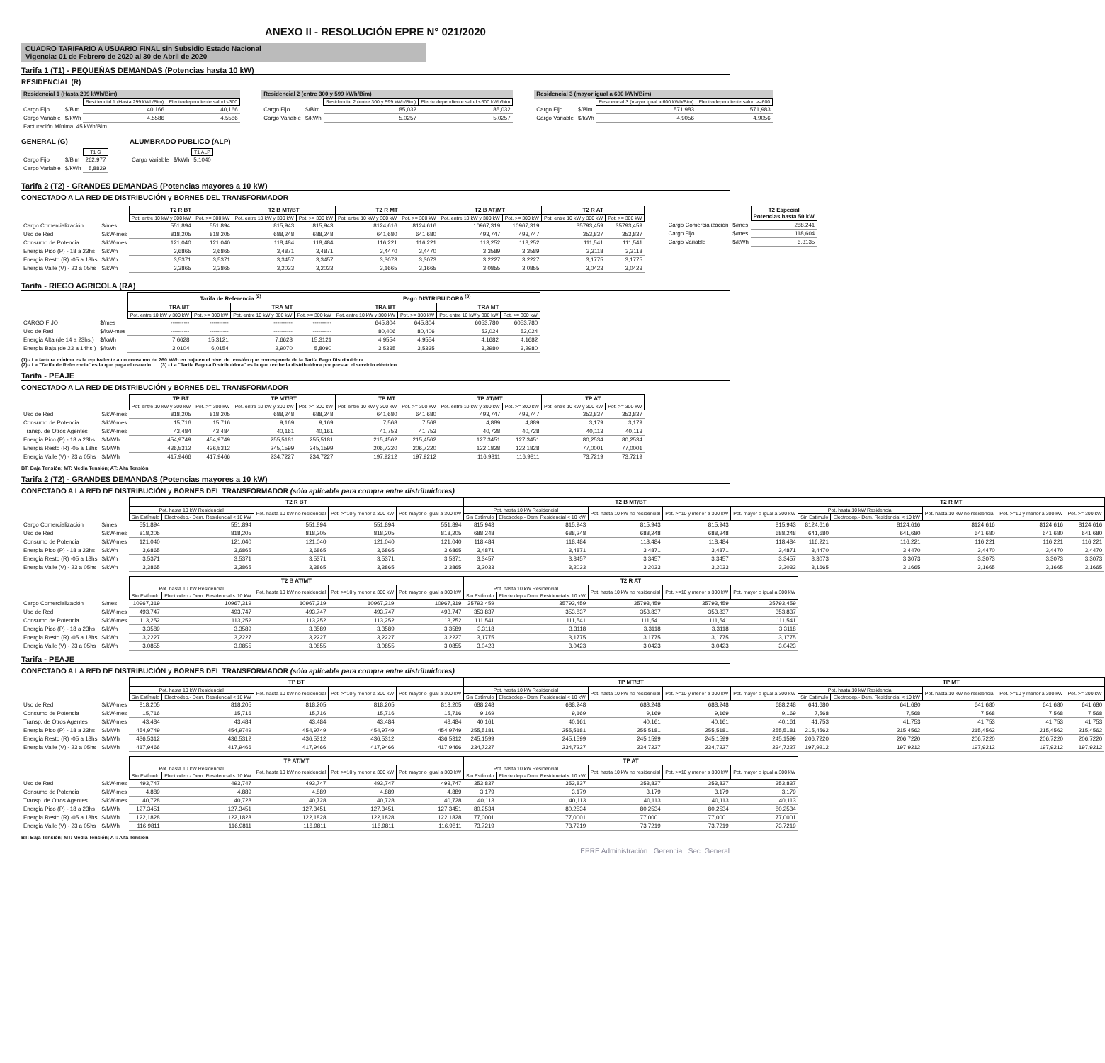ANEXO II - RESOLUCIÓN EPRE N° 021/2020
CUADRO TARIFARIO A USUARIO FINAL sin Subsidio Estado Nacional
Vigencia: 01 de Febrero de 2020 al 30 de Abril de 2020
Tarifa 1 (T1) - PEQUEÑAS DEMANDAS (Potencias hasta 10 kW)
RESIDENCIAL (R)
| Residencial 1 (Hasta 299 kWh/Bim) | | | |
| | | Residencial 1 (Hasta 299 kWh/Bim) | Electrodependiente salud <300 |
| Cargo Fijo | $/Bim | 40,166 | 40,166 |
| Cargo Variable | $/kWh | 4,5586 | 4,5586 |
| Facturación Mínima: 45 kWh/Bim | | | |
| Residencial 2 (entre 300 y 599 kWh/Bim) | | | |
| | | Residencial 2 (entre 300 y 599 kWh/Bim) | Electrodependiente salud <600 kWh/bim |
| Cargo Fijo | $/Bim | 85,032 | 85,032 |
| Cargo Variable | $/kWh | 5,0257 | 5,0257 |
| Residencial 3 (mayor igual a 600 kWh/Bim) | | | |
| | | Residencial 3 (mayor igual a 600 kWh/Bim) | Electrodependiente salud >=600 |
| Cargo Fijo | $/Bim | 571,983 | 571,983 |
| Cargo Variable | $/kWh | 4,9056 | 4,9056 |
GENERAL (G)
| | | T1 G |
| Cargo Fijo | $/Bim | 262,977 |
| Cargo Variable | $/kWh | 5,8829 |
ALUMBRADO PUBLICO (ALP)
| | | T1 ALP |
| Cargo Variable | $/kWh | 5,1040 |
Tarifa 2 (T2) - GRANDES DEMANDAS (Potencias mayores a 10 kW)
CONECTADO A LA RED DE DISTRIBUCIÓN y BORNES DEL TRANSFORMADOR
| | | T2 R BT | | T2 B MT/BT | | T2 R MT | | T2 B AT/MT | | T2 R AT | |
| | | Pot. entre 10 kW y 300 kW | Pot. >= 300 kW | Pot. entre 10 kW y 300 kW | Pot. >= 300 kW | Pot. entre 10 kW y 300 kW | Pot. >= 300 kW | Pot. entre 10 kW y 300 kW | Pot. >= 300 kW | Pot. entre 10 kW y 300 kW | Pot. >= 300 kW |
| Cargo Comercialización | $/mes | 551,894 | 551,894 | 815,943 | 815,943 | 8124,616 | 8124,616 | 10967,319 | 10967,319 | 35793,459 | 35793,459 |
| Uso de Red | $/kW-mes | 818,205 | 818,205 | 688,248 | 688,248 | 641,680 | 641,680 | 493,747 | 493,747 | 353,837 | 353,837 |
| Consumo de Potencia | $/kW-mes | 121,040 | 121,040 | 118,484 | 118,484 | 116,221 | 116,221 | 113,252 | 113,252 | 111,541 | 111,541 |
| Energía Pico (P) - 18 a 23hs | $/kWh | 3,6865 | 3,6865 | 3,4871 | 3,4871 | 3,4470 | 3,4470 | 3,3589 | 3,3589 | 3,3118 | 3,3118 |
| Energía Resto (R) -05 a 18hs | $/kWh | 3,5371 | 3,5371 | 3,3457 | 3,3457 | 3,3073 | 3,3073 | 3,2227 | 3,2227 | 3,1775 | 3,1775 |
| Energía Valle (V) - 23 a 05hs | $/kWh | 3,3865 | 3,3865 | 3,2033 | 3,2033 | 3,1665 | 3,1665 | 3,0855 | 3,0855 | 3,0423 | 3,0423 |
| | | T2 Especial Potencias hasta 50 kW |
| Cargo Comercialización | $/mes | 288,241 |
| Cargo Fijo | $/mes | 118,604 |
| Cargo Variable | $/kWh | 6,3135 |
Tarifa - RIEGO AGRICOLA (RA)
| | | Tarifa de Referencia <sup>(2)</sup> | | | | Pago DISTRIBUIDORA <sup>(3)</sup> | | | |
| | | TRA BT | | TRA MT | | TRA BT | | TRA MT | |
| | | Pot. entre 10 kW y 300 kW | Pot. >= 300 kW | Pot. entre 10 kW y 300 kW | Pot. >= 300 kW | Pot. entre 10 kW y 300 kW | Pot. >= 300 kW | Pot. entre 10 kW y 300 kW | Pot. >= 300 kW |
| CARGO FIJO | $/mes | ---------- | ---------- | ---------- | ---------- | 645,804 | 645,804 | 6053,780 | 6053,780 |
| Uso de Red | $/kW-mes | ---------- | ---------- | ---------- | ---------- | 80,406 | 80,406 | 52,024 | 52,024 |
| Energía Alta (de 14 a 23hs.) | $/kWh | 7,6628 | 15,3121 | 7,6628 | 15,3121 | 4,9554 | 4,9554 | 4,1682 | 4,1682 |
| Energía Baja (de 23 a 14hs.) | $/kWh | 3,0104 | 6,0154 | 2,9070 | 5,8090 | 3,5335 | 3,5335 | 3,2980 | 3,2980 |
(1) - La factura mínima es la equivalente a un consumo de 260 kWh en baja en el nivel de tensión que corresponda de la Tarifa Pago Distribuidora
(2) - La "Tarifa de Referencia" es la que paga el usuario. (3) - La "Tarifa Pago a Distribuidora" es la que recibe la distribuidora por prestar el servicio eléctrico.
Tarifa - PEAJE
CONECTADO A LA RED DE DISTRIBUCIÓN y BORNES DEL TRANSFORMADOR
| | | TP BT | | TP MT/BT | | TP MT | | TP AT/MT | | TP AT | |
| | | Pot. entre 10 kW y 300 kW | Pot. >= 300 kW | Pot. entre 10 kW y 300 kW | Pot. >= 300 kW | Pot. entre 10 kW y 300 kW | Pot. >= 300 kW | Pot. entre 10 kW y 300 kW | Pot. >= 300 kW | Pot. entre 10 kW y 300 kW | Pot. >= 300 kW |
| Uso de Red | $/kW-mes | 818,205 | 818,205 | 688,248 | 688,248 | 641,680 | 641,680 | 493,747 | 493,747 | 353,837 | 353,837 |
| Consumo de Potencia | $/kW-mes | 15,716 | 15,716 | 9,169 | 9,169 | 7,568 | 7,568 | 4,889 | 4,889 | 3,179 | 3,179 |
| Transp. de Otros Agentes | $/kW-mes | 43,484 | 43,484 | 40,161 | 40,161 | 41,753 | 41,753 | 40,728 | 40,728 | 40,113 | 40,113 |
| Energía Pico (P) - 18 a 23hs | $/MWh | 454,9749 | 454,9749 | 255,5181 | 255,5181 | 215,4562 | 215,4562 | 127,3451 | 127,3451 | 80,2534 | 80,2534 |
| Energía Resto (R) -05 a 18hs | $/MWh | 436,5312 | 436,5312 | 245,1599 | 245,1599 | 206,7220 | 206,7220 | 122,1828 | 122,1828 | 77,0001 | 77,0001 |
| Energía Valle (V) - 23 a 05hs | $/MWh | 417,9466 | 417,9466 | 234,7227 | 234,7227 | 197,9212 | 197,9212 | 116,9811 | 116,9811 | 73,7219 | 73,7219 |
BT: Baja Tensión; MT: Media Tensión; AT: Alta Tensión.
Tarifa 2 (T2) - GRANDES DEMANDAS (Potencias mayores a 10 kW)
CONECTADO A LA RED DE DISTRIBUCIÓN y BORNES DEL TRANSFORMADOR (sólo aplicable para compra entre distribuidores)
| | | T2 R BT | | | | | T2 B MT/BT | | | | | T2 R MT | | | | |
| | | Pot. hasta 10 kW Residencial | | Pot. hasta 10 kW no residencial | Pot. >=10 y menor a 300 kW | Pot. mayor o igual a 300 kW | Pot. hasta 10 kW Residencial | | Pot. hasta 10 kW no residencial | Pot. >=10 y menor a 300 kW | Pot. mayor o igual a 300 kW | Pot. hasta 10 kW Residencial | | Pot. hasta 10 kW no residencial | Pot. >=10 y menor a 300 kW | Pot. >= 300 kW |
| | | Sin Estímulo | Electrodep.- Dem. Residencial < 10 kW | | | | Sin Estímulo | Electrodep.- Dem. Residencial < 10 kW | | | | Sin Estímulo | Electrodep.- Dem. Residencial < 10 kW | | | |
| Cargo Comercialización | $/mes | 551,894 | 551,894 | 551,894 | 551,894 | 551,894 | 815,943 | 815,943 | 815,943 | 815,943 | 815,943 | 8124,616 | 8124,616 | 8124,616 | 8124,616 | 8124,616 |
| Uso de Red | $/kW-mes | 818,205 | 818,205 | 818,205 | 818,205 | 818,205 | 688,248 | 688,248 | 688,248 | 688,248 | 688,248 | 641,680 | 641,680 | 641,680 | 641,680 | 641,680 |
| Consumo de Potencia | $/kW-mes | 121,040 | 121,040 | 121,040 | 121,040 | 121,040 | 118,484 | 118,484 | 118,484 | 118,484 | 118,484 | 116,221 | 116,221 | 116,221 | 116,221 | 116,221 |
| Energía Pico (P) - 18 a 23hs | $/kWh | 3,6865 | 3,6865 | 3,6865 | 3,6865 | 3,6865 | 3,4871 | 3,4871 | 3,4871 | 3,4871 | 3,4871 | 3,4470 | 3,4470 | 3,4470 | 3,4470 | 3,4470 |
| Energía Resto (R) -05 a 18hs | $/kWh | 3,5371 | 3,5371 | 3,5371 | 3,5371 | 3,5371 | 3,3457 | 3,3457 | 3,3457 | 3,3457 | 3,3457 | 3,3073 | 3,3073 | 3,3073 | 3,3073 | 3,3073 |
| Energía Valle (V) - 23 a 05hs | $/kWh | 3,3865 | 3,3865 | 3,3865 | 3,3865 | 3,3865 | 3,2033 | 3,2033 | 3,2033 | 3,2033 | 3,2033 | 3,1665 | 3,1665 | 3,1665 | 3,1665 | 3,1665 |
| | | T2 B AT/MT | | | | | T2 R AT | | | | |
| | | Pot. hasta 10 kW Residencial | | Pot. hasta 10 kW no residencial | Pot. >=10 y menor a 300 kW | Pot. mayor o igual a 300 kW | Pot. hasta 10 kW Residencial | | Pot. hasta 10 kW no residencial | Pot. >=10 y menor a 300 kW | Pot. mayor o igual a 300 kW |
| | | Sin Estímulo | Electrodep.- Dem. Residencial < 10 kW | | | | Sin Estímulo | Electrodep.- Dem. Residencial < 10 kW | | | |
| Cargo Comercialización | $/mes | 10967,319 | 10967,319 | 10967,319 | 10967,319 | 10967,319 | 35793,459 | 35793,459 | 35793,459 | 35793,459 | 35793,459 |
| Uso de Red | $/kW-mes | 493,747 | 493,747 | 493,747 | 493,747 | 493,747 | 353,837 | 353,837 | 353,837 | 353,837 | 353,837 |
| Consumo de Potencia | $/kW-mes | 113,252 | 113,252 | 113,252 | 113,252 | 113,252 | 111,541 | 111,541 | 111,541 | 111,541 | 111,541 |
| Energía Pico (P) - 18 a 23hs | $/kWh | 3,3589 | 3,3589 | 3,3589 | 3,3589 | 3,3589 | 3,3118 | 3,3118 | 3,3118 | 3,3118 | 3,3118 |
| Energía Resto (R) -05 a 18hs | $/kWh | 3,2227 | 3,2227 | 3,2227 | 3,2227 | 3,2227 | 3,1775 | 3,1775 | 3,1775 | 3,1775 | 3,1775 |
| Energía Valle (V) - 23 a 05hs | $/kWh | 3,0855 | 3,0855 | 3,0855 | 3,0855 | 3,0855 | 3,0423 | 3,0423 | 3,0423 | 3,0423 | 3,0423 |
Tarifa - PEAJE
CONECTADO A LA RED DE DISTRIBUCIÓN y BORNES DEL TRANSFORMADOR (sólo aplicable para compra entre distribuidores)
| | | TP BT | | | | | TP MT/BT | | | | | TP MT | | | | |
| | | Pot. hasta 10 kW Residencial | | Pot. hasta 10 kW no residencial | Pot. >=10 y menor a 300 kW | Pot. mayor o igual a 300 kW | Pot. hasta 10 kW Residencial | | Pot. hasta 10 kW no residencial | Pot. >=10 y menor a 300 kW | Pot. mayor o igual a 300 kW | Pot. hasta 10 kW Residencial | | Pot. hasta 10 kW no residencial | Pot. >=10 y menor a 300 kW | Pot. >= 300 kW |
| | | Sin Estímulo | Electrodep.- Dem. Residencial < 10 kW | | | | Sin Estímulo | Electrodep.- Dem. Residencial < 10 kW | | | | Sin Estímulo | Electrodep.- Dem. Residencial < 10 kW | | | |
| Uso de Red | $/kW-mes | 818,205 | 818,205 | 818,205 | 818,205 | 818,205 | 688,248 | 688,248 | 688,248 | 688,248 | 688,248 | 641,680 | 641,680 | 641,680 | 641,680 | 641,680 |
| Consumo de Potencia | $/kW-mes | 15,716 | 15,716 | 15,716 | 15,716 | 15,716 | 9,169 | 9,169 | 9,169 | 9,169 | 9,169 | 7,568 | 7,568 | 7,568 | 7,568 | 7,568 |
| Transp. de Otros Agentes | $/kW-mes | 43,484 | 43,484 | 43,484 | 43,484 | 43,484 | 40,161 | 40,161 | 40,161 | 40,161 | 40,161 | 41,753 | 41,753 | 41,753 | 41,753 | 41,753 |
| Energía Pico (P) - 18 a 23hs | $/MWh | 454,9749 | 454,9749 | 454,9749 | 454,9749 | 454,9749 | 255,5181 | 255,5181 | 255,5181 | 255,5181 | 255,5181 | 215,4562 | 215,4562 | 215,4562 | 215,4562 | 215,4562 |
| Energía Resto (R) -05 a 18hs | $/MWh | 436,5312 | 436,5312 | 436,5312 | 436,5312 | 436,5312 | 245,1599 | 245,1599 | 245,1599 | 245,1599 | 245,1599 | 206,7220 | 206,7220 | 206,7220 | 206,7220 | 206,7220 |
| Energía Valle (V) - 23 a 05hs | $/MWh | 417,9466 | 417,9466 | 417,9466 | 417,9466 | 417,9466 | 234,7227 | 234,7227 | 234,7227 | 234,7227 | 234,7227 | 197,9212 | 197,9212 | 197,9212 | 197,9212 | 197,9212 |
| | | TP AT/MT | | | | | TP AT | | | | |
| | | Pot. hasta 10 kW Residencial | | Pot. hasta 10 kW no residencial | Pot. >=10 y menor a 300 kW | Pot. mayor o igual a 300 kW | Pot. hasta 10 kW Residencial | | Pot. hasta 10 kW no residencial | Pot. >=10 y menor a 300 kW | Pot. mayor o igual a 300 kW |
| | | Sin Estímulo | Electrodep.- Dem. Residencial < 10 kW | | | | Sin Estímulo | Electrodep.- Dem. Residencial < 10 kW | | | |
| Uso de Red | $/kW-mes | 493,747 | 493,747 | 493,747 | 493,747 | 493,747 | 353,837 | 353,837 | 353,837 | 353,837 | 353,837 |
| Consumo de Potencia | $/kW-mes | 4,889 | 4,889 | 4,889 | 4,889 | 4,889 | 3,179 | 3,179 | 3,179 | 3,179 | 3,179 |
| Transp. de Otros Agentes | $/kW-mes | 40,728 | 40,728 | 40,728 | 40,728 | 40,728 | 40,113 | 40,113 | 40,113 | 40,113 | 40,113 |
| Energía Pico (P) - 18 a 23hs | $/MWh | 127,3451 | 127,3451 | 127,3451 | 127,3451 | 127,3451 | 80,2534 | 80,2534 | 80,2534 | 80,2534 | 80,2534 |
| Energía Resto (R) -05 a 18hs | $/MWh | 122,1828 | 122,1828 | 122,1828 | 122,1828 | 122,1828 | 77,0001 | 77,0001 | 77,0001 | 77,0001 | 77,0001 |
| Energía Valle (V) - 23 a 05hs | $/MWh | 116,9811 | 116,9811 | 116,9811 | 116,9811 | 116,9811 | 73,7219 | 73,7219 | 73,7219 | 73,7219 | 73,7219 |
BT: Baja Tensión; MT: Media Tensión; AT: Alta Tensión.
EPRE Administración Gerencia Sec. General